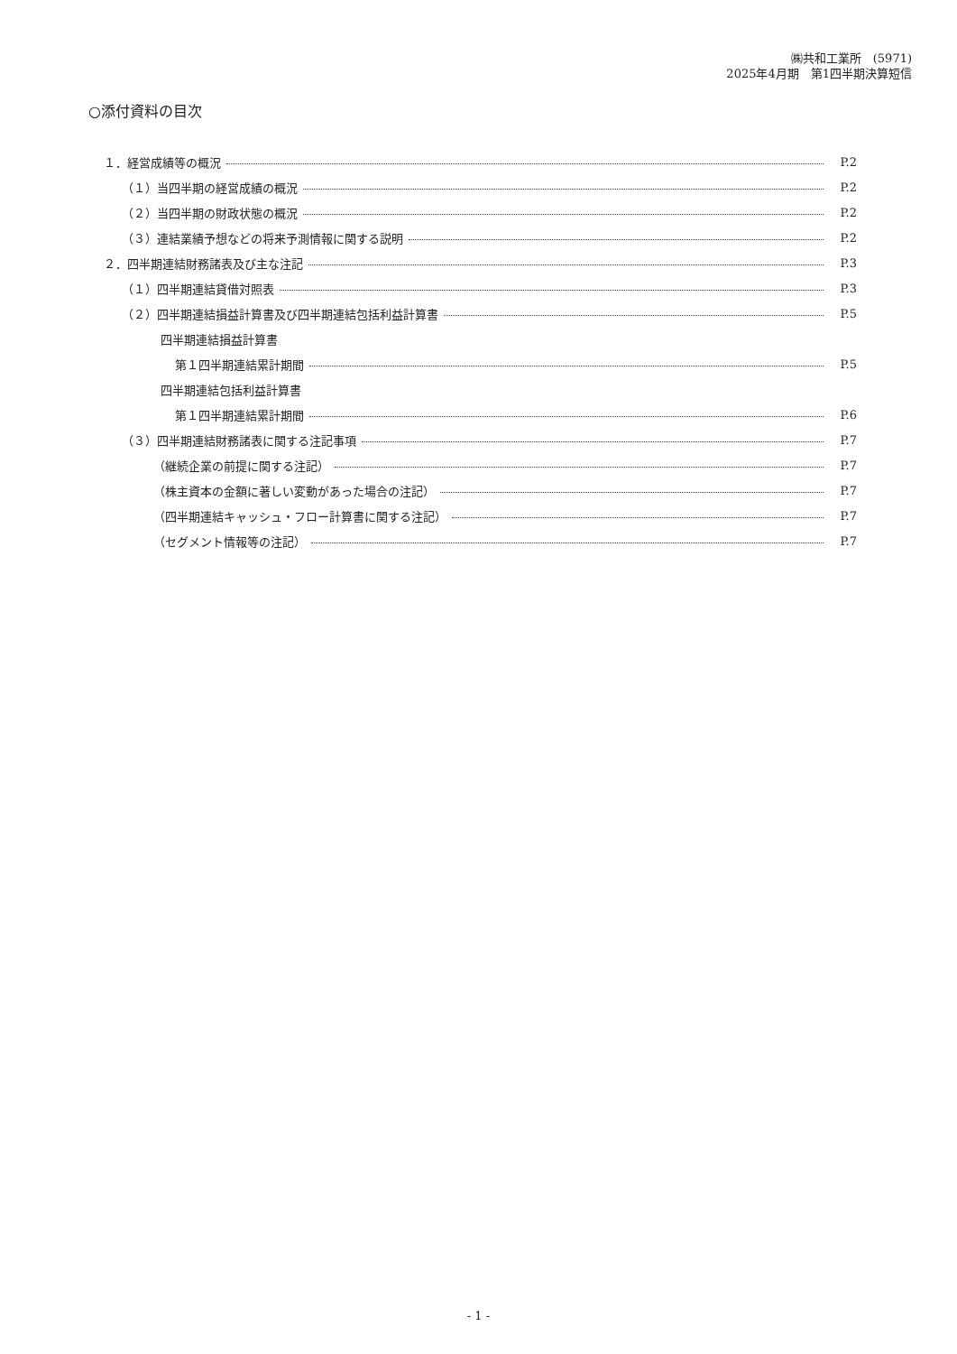㈱共和工業所　(5971)
2025年4月期　第1四半期決算短信
○添付資料の目次
１．経営成績等の概況 P.2
（１）当四半期の経営成績の概況 P.2
（２）当四半期の財政状態の概況 P.2
（３）連結業績予想などの将来予測情報に関する説明 P.2
２．四半期連結財務諸表及び主な注記 P.3
（１）四半期連結貸借対照表 P.3
（２）四半期連結損益計算書及び四半期連結包括利益計算書 P.5
四半期連結損益計算書
第１四半期連結累計期間 P.5
四半期連結包括利益計算書
第１四半期連結累計期間 P.6
（３）四半期連結財務諸表に関する注記事項 P.7
（継続企業の前提に関する注記） P.7
（株主資本の金額に著しい変動があった場合の注記） P.7
（四半期連結キャッシュ・フロー計算書に関する注記） P.7
（セグメント情報等の注記） P.7
- 1 -